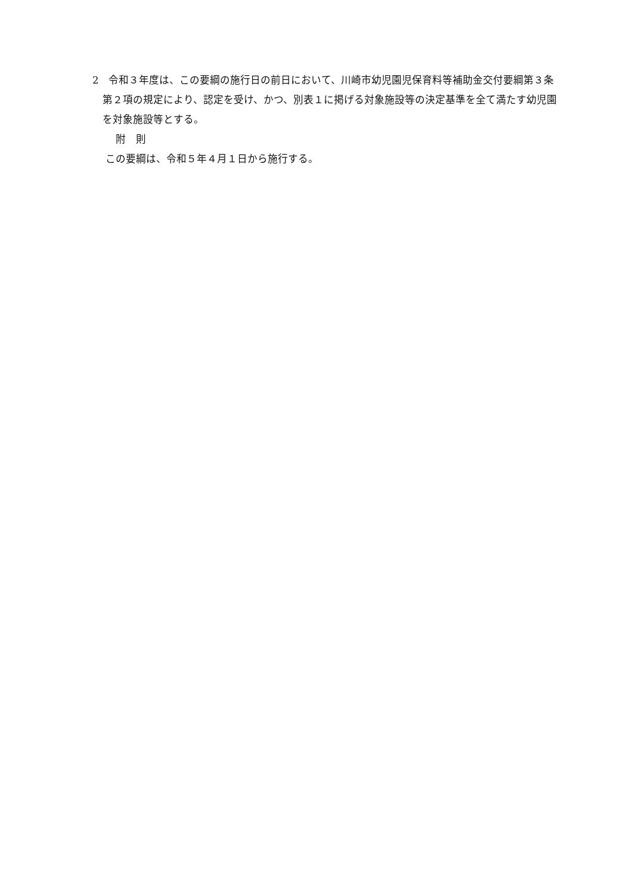2　令和３年度は、この要綱の施行日の前日において、川崎市幼児園児保育料等補助金交付要綱第３条第２項の規定により、認定を受け、かつ、別表１に掲げる対象施設等の決定基準を全て満たす幼児園を対象施設等とする。
　　 附　則
　 この要綱は、令和５年４月１日から施行する。